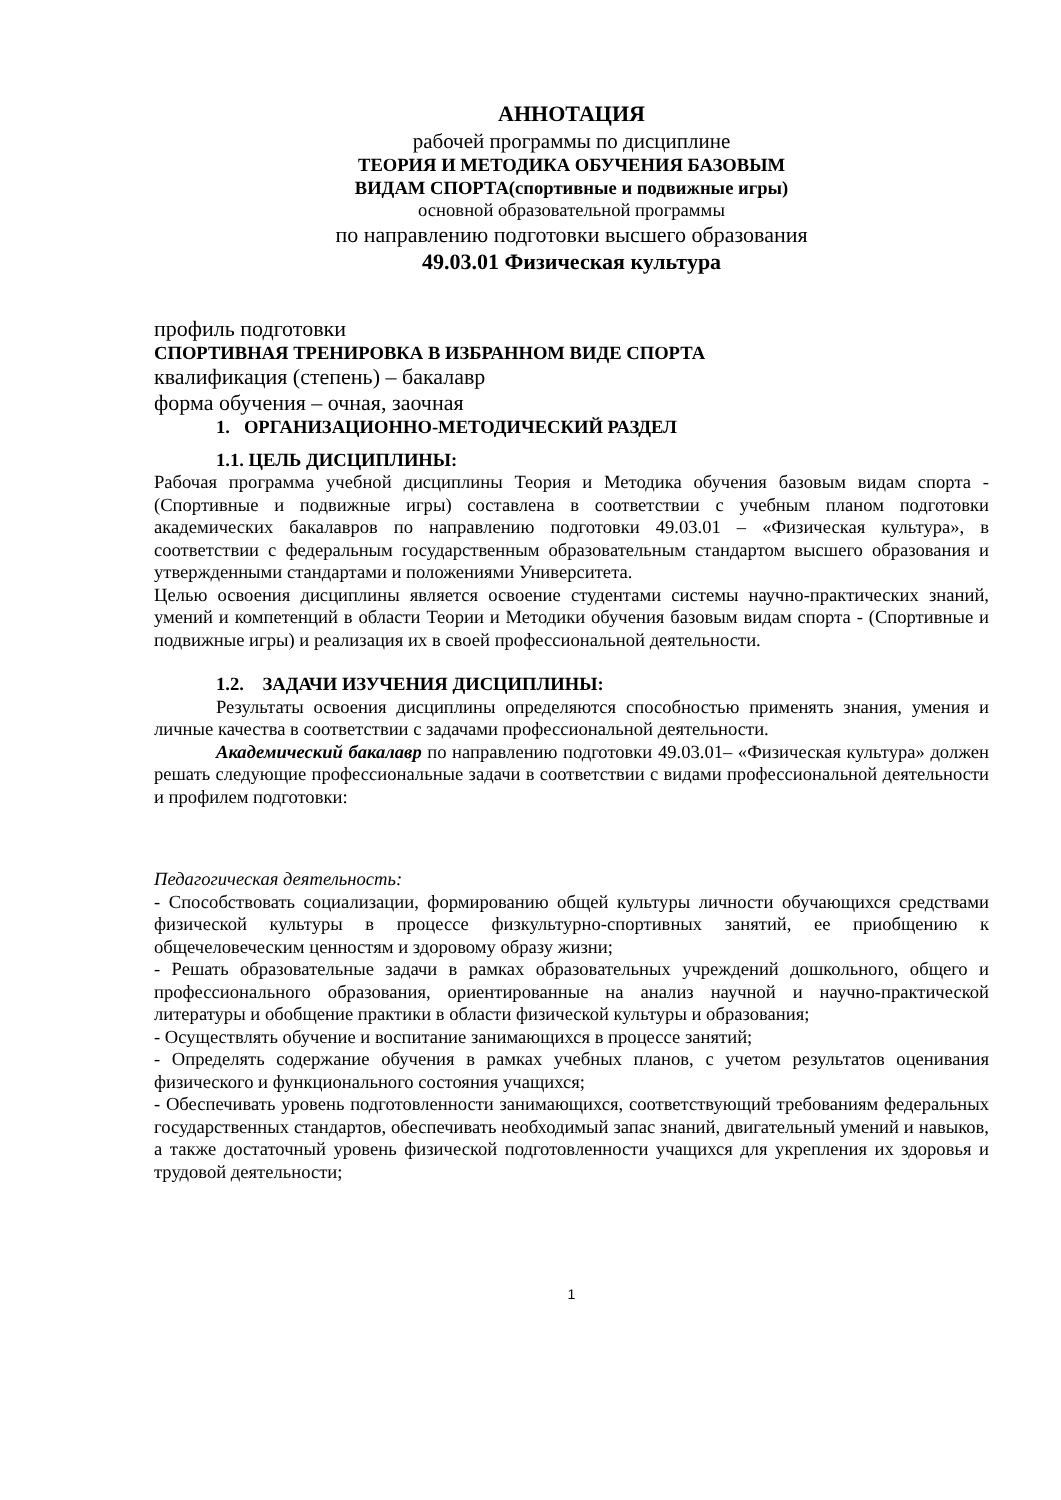АННОТАЦИЯ
рабочей программы по дисциплине
ТЕОРИЯ И МЕТОДИКА ОБУЧЕНИЯ БАЗОВЫМ
ВИДАМ СПОРТА(спортивные и подвижные игры)
основной образовательной программы
по направлению подготовки высшего образования
49.03.01 Физическая культура
профиль подготовки
СПОРТИВНАЯ ТРЕНИРОВКА В ИЗБРАННОМ ВИДЕ СПОРТА
квалификация (степень) – бакалавр
форма обучения – очная, заочная
1. ОРГАНИЗАЦИОННО-МЕТОДИЧЕСКИЙ РАЗДЕЛ
1.1. ЦЕЛЬ ДИСЦИПЛИНЫ:
Рабочая программа учебной дисциплины Теория и Методика обучения базовым видам спорта - (Спортивные и подвижные игры) составлена в соответствии с учебным планом подготовки академических бакалавров по направлению подготовки 49.03.01 – «Физическая культура», в соответствии с федеральным государственным образовательным стандартом высшего образования и утвержденными стандартами и положениями Университета.
Целью освоения дисциплины является освоение студентами системы научно-практических знаний, умений и компетенций в области Теории и Методики обучения базовым видам спорта - (Спортивные и подвижные игры) и реализация их в своей профессиональной деятельности.
1.2. ЗАДАЧИ ИЗУЧЕНИЯ ДИСЦИПЛИНЫ:
Результаты освоения дисциплины определяются способностью применять знания, умения и личные качества в соответствии с задачами профессиональной деятельности.
Академический бакалавр по направлению подготовки 49.03.01– «Физическая культура» должен решать следующие профессиональные задачи в соответствии с видами профессиональной деятельности и профилем подготовки:
Педагогическая деятельность:
- Способствовать социализации, формированию общей культуры личности обучающихся средствами физической культуры в процессе физкультурно-спортивных занятий, ее приобщению к общечеловеческим ценностям и здоровому образу жизни;
- Решать образовательные задачи в рамках образовательных учреждений дошкольного, общего и профессионального образования, ориентированные на анализ научной и научно-практической литературы и обобщение практики в области физической культуры и образования;
- Осуществлять обучение и воспитание занимающихся в процессе занятий;
- Определять содержание обучения в рамках учебных планов, с учетом результатов оценивания физического и функционального состояния учащихся;
- Обеспечивать уровень подготовленности занимающихся, соответствующий требованиям федеральных государственных стандартов, обеспечивать необходимый запас знаний, двигательный умений и навыков, а также достаточный уровень физической подготовленности учащихся для укрепления их здоровья и трудовой деятельности;
1